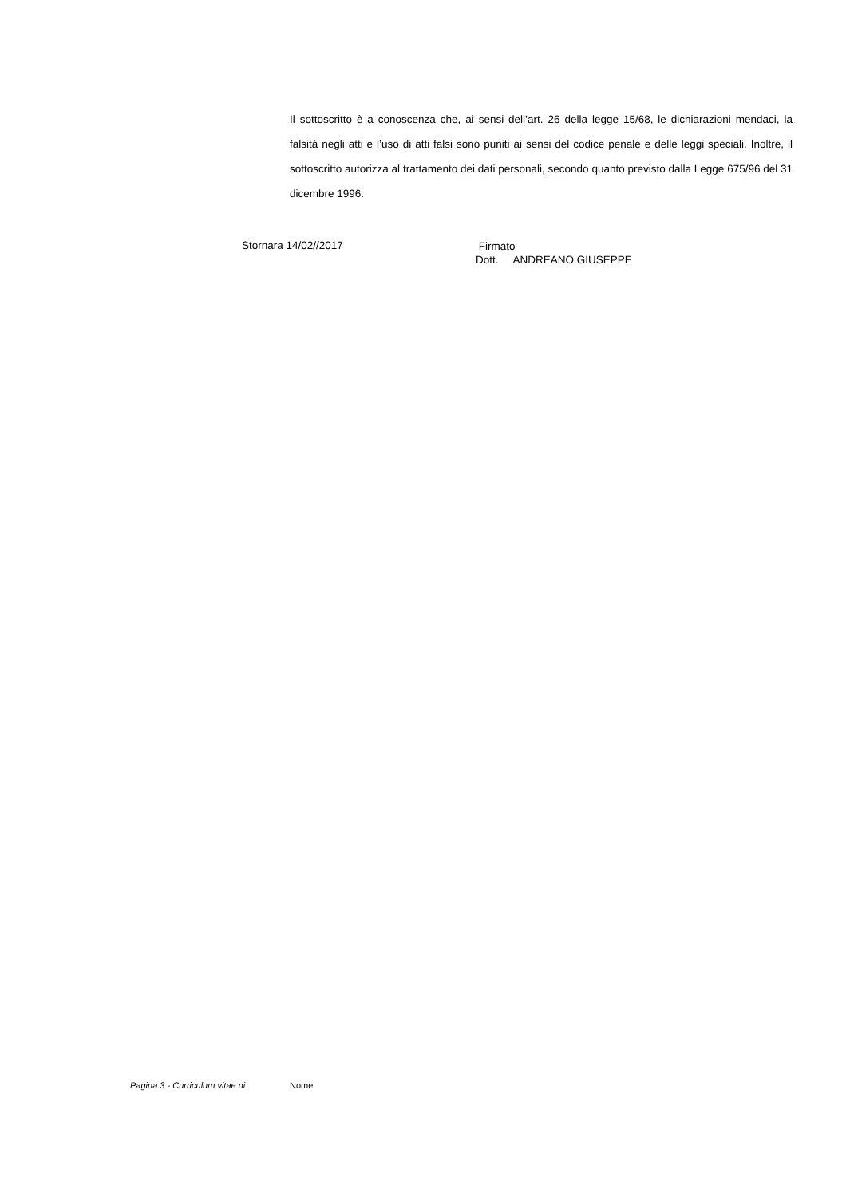Il sottoscritto è a conoscenza che, ai sensi dell’art. 26 della legge 15/68, le dichiarazioni mendaci, la falsità negli atti e l’uso di atti falsi sono puniti ai sensi del codice penale e delle leggi speciali. Inoltre, il sottoscritto autorizza al trattamento dei dati personali, secondo quanto previsto dalla Legge 675/96 del 31 dicembre 1996.
Stornara 14/02//2017
Firmato
Dott. ANDREANO GIUSEPPE
Pagina 3 - Curriculum vitae di Nome